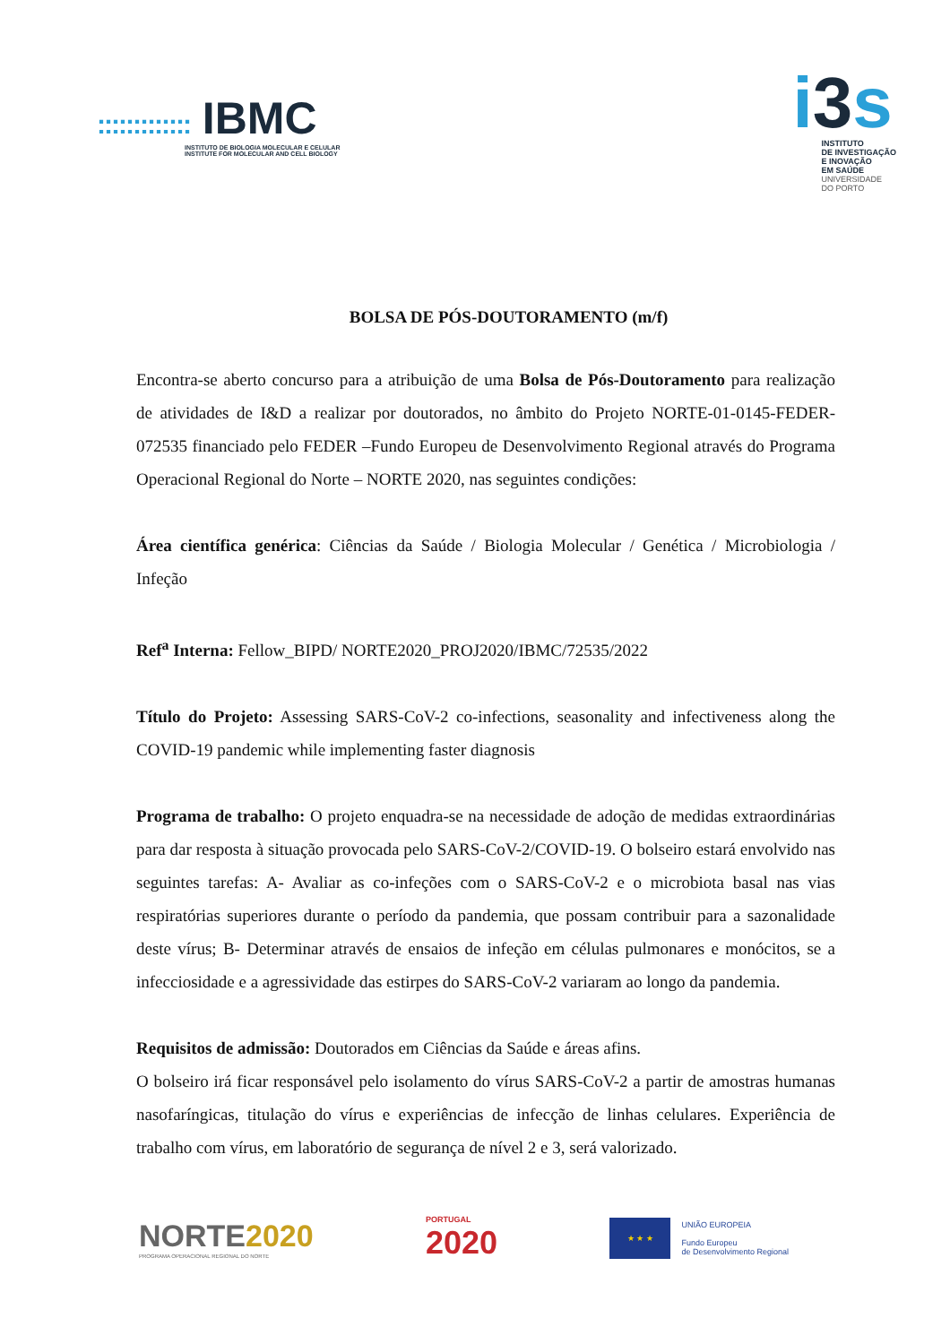::::::::::::: IBMC
INSTITUTO DE BIOLOGIA MOLECULAR E CELULAR
INSTITUTE FOR MOLECULAR AND CELL BIOLOGY
i3s
INSTITUTO
DE INVESTIGAÇÃO
E INOVAÇÃO
EM SAÚDE
UNIVERSIDADE
DO PORTO
BOLSA DE PÓS-DOUTORAMENTO (m/f)
Encontra-se aberto concurso para a atribuição de uma Bolsa de Pós-Doutoramento para realização de atividades de I&D a realizar por doutorados, no âmbito do Projeto NORTE-01-0145-FEDER-072535 financiado pelo FEDER –Fundo Europeu de Desenvolvimento Regional através do Programa Operacional Regional do Norte – NORTE 2020, nas seguintes condições:
Área científica genérica: Ciências da Saúde / Biologia Molecular / Genética / Microbiologia / Infeção
Ref<sup>a</sup> Interna: Fellow_BIPD/ NORTE2020_PROJ2020/IBMC/72535/2022
Título do Projeto: Assessing SARS-CoV-2 co-infections, seasonality and infectiveness along the COVID-19 pandemic while implementing faster diagnosis
Programa de trabalho: O projeto enquadra-se na necessidade de adoção de medidas extraordinárias para dar resposta à situação provocada pelo SARS-CoV-2/COVID-19. O bolseiro estará envolvido nas seguintes tarefas: A- Avaliar as co-infeções com o SARS-CoV-2 e o microbiota basal nas vias respiratórias superiores durante o período da pandemia, que possam contribuir para a sazonalidade deste vírus; B- Determinar através de ensaios de infeção em células pulmonares e monócitos, se a infecciosidade e a agressividade das estirpes do SARS-CoV-2 variaram ao longo da pandemia.
Requisitos de admissão: Doutorados em Ciências da Saúde e áreas afins.
O bolseiro irá ficar responsável pelo isolamento do vírus SARS-CoV-2 a partir de amostras humanas nasofaríngicas, titulação do vírus e experiências de infecção de linhas celulares. Experiência de trabalho com vírus, em laboratório de segurança de nível 2 e 3, será valorizado.
NORTE2020
PROGRAMA OPERACIONAL REGIONAL DO NORTE
PORTUGAL
2020
★ ★ ★
UNIÃO EUROPEIA
Fundo Europeu
de Desenvolvimento Regional